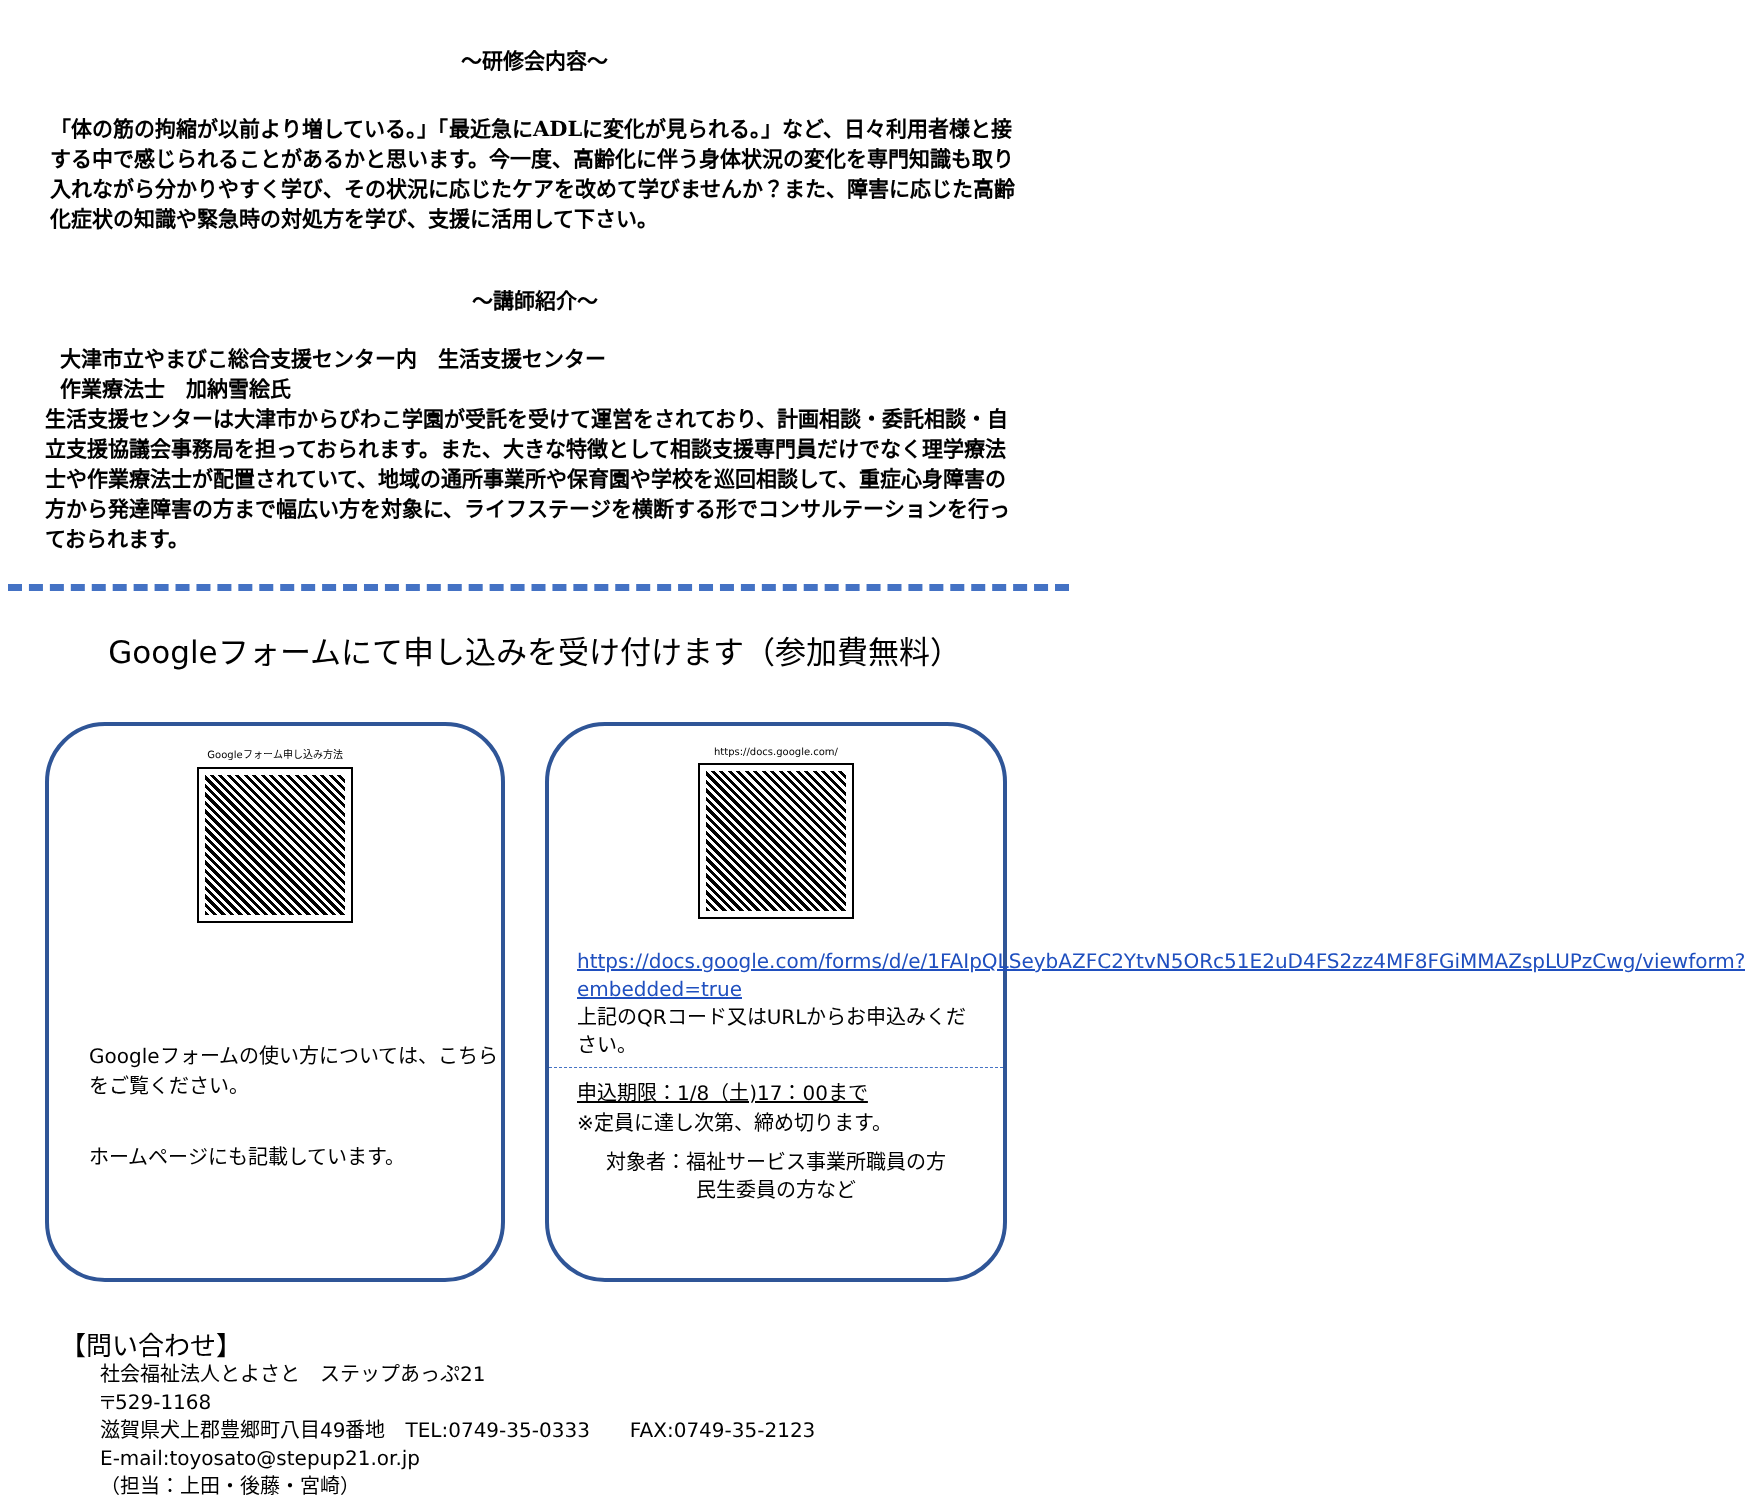～研修会内容～
「体の筋の拘縮が以前より増している。」「最近急にADLに変化が見られる。」など、日々利用者様と接する中で感じられることがあるかと思います。今一度、高齢化に伴う身体状況の変化を専門知識も取り入れながら分かりやすく学び、その状況に応じたケアを改めて学びませんか？また、障害に応じた高齢化症状の知識や緊急時の対処方を学び、支援に活用して下さい。
～講師紹介～
大津市立やまびこ総合支援センター内　生活支援センター
作業療法士　加納雪絵氏
生活支援センターは大津市からびわこ学園が受託を受けて運営をされており、計画相談・委託相談・自立支援協議会事務局を担っておられます。また、大きな特徴として相談支援専門員だけでなく理学療法士や作業療法士が配置されていて、地域の通所事業所や保育園や学校を巡回相談して、重症心身障害の方から発達障害の方まで幅広い方を対象に、ライフステージを横断する形でコンサルテーションを行っておられます。
Googleフォームにて申し込みを受け付けます（参加費無料）
Googleフォーム申し込み方法
Googleフォームの使い方については、こちらをご覧ください。
ホームページにも記載しています。
https://docs.google.com/
https://docs.google.com/forms/d/e/1FAIpQLSeybAZFC2YtvN5ORc51E2uD4FS2zz4MF8FGiMMAZspLUPzCwg/viewform?embedded=true
上記のQRコード又はURLからお申込みください。
申込期限：1/8（土)17：00まで
※定員に達し次第、締め切ります。
対象者：福祉サービス事業所職員の方
民生委員の方など
【問い合わせ】
社会福祉法人とよさと　ステップあっぷ21
〒529-1168
滋賀県犬上郡豊郷町八目49番地　TEL:0749-35-0333　　FAX:0749-35-2123
E-mail:toyosato@stepup21.or.jp
（担当：上田・後藤・宮崎）